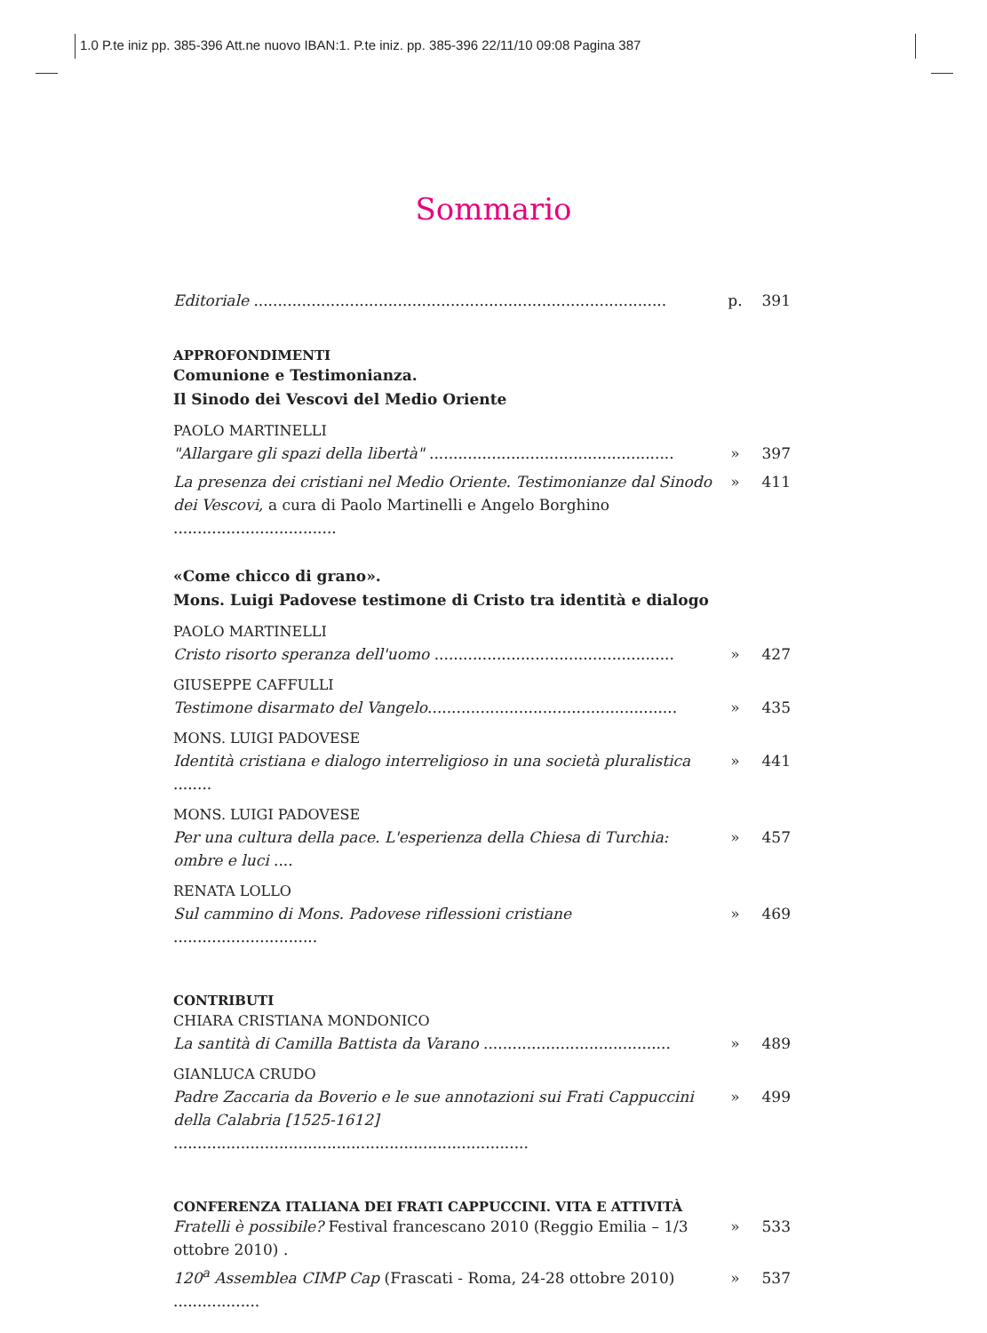1.0 P.te iniz pp. 385-396 Att.ne nuovo IBAN:1. P.te iniz. pp. 385-396 22/11/10 09:08 Pagina 387
Sommario
Editoriale ...................................................................................... p. 391
APPROFONDIMENTI
Comunione e Testimonianza.
Il Sinodo dei Vescovi del Medio Oriente
PAOLO MARTINELLI
"Allargare gli spazi della libertà" ................................................... » 397
La presenza dei cristiani nel Medio Oriente. Testimonianze dal Sinodo dei Vescovi, a cura di Paolo Martinelli e Angelo Borghino .................................. » 411
«Come chicco di grano».
Mons. Luigi Padovese testimone di Cristo tra identità e dialogo
PAOLO MARTINELLI
Cristo risorto speranza dell'uomo .................................................. » 427
GIUSEPPE CAFFULLI
Testimone disarmato del Vangelo.................................................... » 435
MONS. LUIGI PADOVESE
Identità cristiana e dialogo interreligioso in una società pluralistica ........ » 441
MONS. LUIGI PADOVESE
Per una cultura della pace. L'esperienza della Chiesa di Turchia: ombre e luci .... » 457
RENATA LOLLO
Sul cammino di Mons. Padovese riflessioni cristiane .............................. » 469
CONTRIBUTI
CHIARA CRISTIANA MONDONICO
La santità di Camilla Battista da Varano ....................................... » 489
GIANLUCA CRUDO
Padre Zaccaria da Boverio e le sue annotazioni sui Frati Cappuccini della Calabria [1525-1612] .......................................................................... » 499
CONFERENZA ITALIANA DEI FRATI CAPPUCCINI. VITA E ATTIVITÀ
Fratelli è possibile? Festival francescano 2010 (Reggio Emilia – 1/3 ottobre 2010) . » 533
120<sup>a</sup> Assemblea CIMP Cap (Frascati - Roma, 24-28 ottobre 2010) .................. » 537